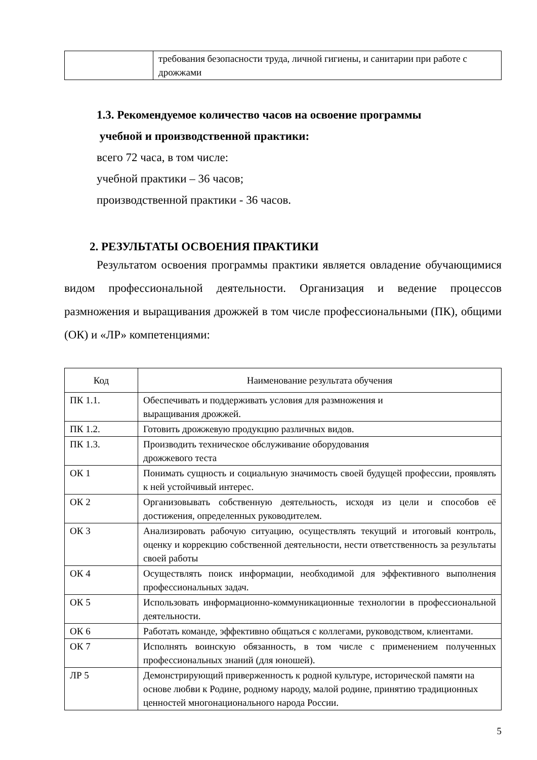| | требования безопасности труда, личной гигиены, и санитарии при работе с дрожжами |
1.3. Рекомендуемое количество часов на освоение программы
учебной и производственной практики:
всего 72 часа, в том числе:
учебной практики – 36 часов;
производственной практики - 36 часов.
2. РЕЗУЛЬТАТЫ ОСВОЕНИЯ ПРАКТИКИ
Результатом освоения программы практики является овладение обучающимися видом профессиональной деятельности. Организация и ведение процессов размножения и выращивания дрожжей в том числе профессиональными (ПК), общими (ОК) и «ЛР» компетенциями:
| Код | Наименование результата обучения |
| --- | --- |
| ПК 1.1. | Обеспечивать и поддерживать условия для размножения и выращивания дрожжей. |
| ПК 1.2. | Готовить дрожжевую продукцию различных видов. |
| ПК 1.3. | Производить техническое обслуживание оборудования дрожжевого теста |
| ОК 1 | Понимать сущность и социальную значимость своей будущей профессии, проявлять к ней устойчивый интерес. |
| ОК 2 | Организовывать собственную деятельность, исходя из цели и способов её достижения, определенных руководителем. |
| ОК 3 | Анализировать рабочую ситуацию, осуществлять текущий и итоговый контроль, оценку и коррекцию собственной деятельности, нести ответственность за результаты своей работы |
| ОК 4 | Осуществлять поиск информации, необходимой для эффективного выполнения профессиональных задач. |
| ОК 5 | Использовать информационно-коммуникационные технологии в профессиональной деятельности. |
| ОК 6 | Работать команде, эффективно общаться с коллегами, руководством, клиентами. |
| ОК 7 | Исполнять воинскую обязанность, в том числе с применением полученных профессиональных знаний (для юношей). |
| ЛР 5 | Демонстрирующий приверженность к родной культуре, исторической памяти на основе любви к Родине, родному народу, малой родине, принятию традиционных ценностей многонационального народа России. |
5